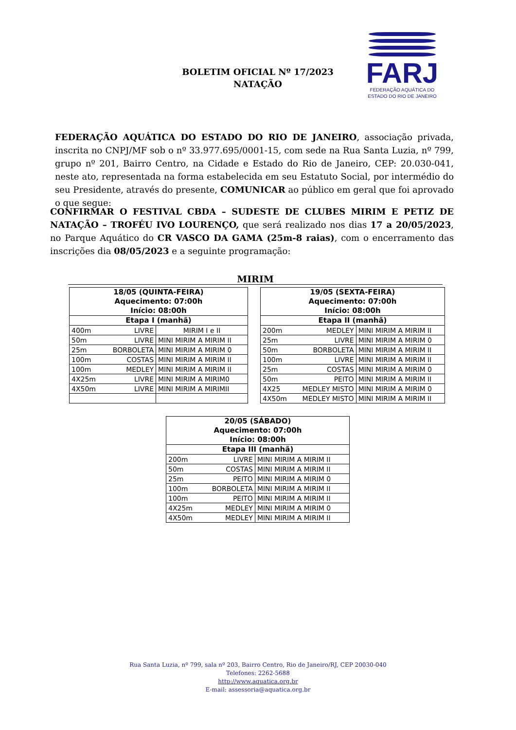BOLETIM OFICIAL Nº 17/2023
NATAÇÃO
FARJ
FEDERAÇÃO AQUÁTICA DO
ESTADO DO RIO DE JANEIRO
FEDERAÇÃO AQUÁTICA DO ESTADO DO RIO DE JANEIRO, associação privada, inscrita no CNPJ/MF sob o nº 33.977.695/0001-15, com sede na Rua Santa Luzia, nº 799, grupo nº 201, Bairro Centro, na Cidade e Estado do Rio de Janeiro, CEP: 20.030-041, neste ato, representada na forma estabelecida em seu Estatuto Social, por intermédio do seu Presidente, através do presente, COMUNICAR ao público em geral que foi aprovado o que segue:
CONFIRMAR O FESTIVAL CBDA – SUDESTE DE CLUBES MIRIM E PETIZ DE NATAÇÃO – TROFÉU IVO LOURENÇO, que será realizado nos dias 17 a 20/05/2023, no Parque Aquático do CR VASCO DA GAMA (25m-8 raias), com o encerramento das inscrições dia 08/05/2023 e a seguinte programação:
MIRIM
| 18/05 (QUINTA-FEIRA) Aquecimento: 07:00h Início: 08:00h | | |
| --- | --- | --- |
| Etapa I (manhã) | | |
| 400m | LIVRE | MIRIM I e II |
| 50m | LIVRE | MINI MIRIM A MIRIM II |
| 25m | BORBOLETA | MINI MIRIM A MIRIM 0 |
| 100m | COSTAS | MINI MIRIM A MIRIM II |
| 100m | MEDLEY | MINI MIRIM A MIRIM II |
| 4X25m | LIVRE | MINI MIRIM A MIRIM0 |
| 4X50m | LIVRE | MINI MIRIM A MIRIMII |
| 19/05 (SEXTA-FEIRA) Aquecimento: 07:00h Início: 08:00h | | |
| --- | --- | --- |
| Etapa II (manhã) | | |
| 200m | MEDLEY | MINI MIRIM A MIRIM II |
| 25m | LIVRE | MINI MIRIM A MIRIM 0 |
| 50m | BORBOLETA | MINI MIRIM A MIRIM II |
| 100m | LIVRE | MINI MIRIM A MIRIM II |
| 25m | COSTAS | MINI MIRIM A MIRIM 0 |
| 50m | PEITO | MINI MIRIM A MIRIM II |
| 4X25 | MEDLEY MISTO | MINI MIRIM A MIRIM 0 |
| 4X50m | MEDLEY MISTO | MINI MIRIM A MIRIM II |
| 20/05 (SÁBADO) Aquecimento: 07:00h Início: 08:00h | | |
| --- | --- | --- |
| Etapa III (manhã) | | |
| 200m | LIVRE | MINI MIRIM A MIRIM II |
| 50m | COSTAS | MINI MIRIM A MIRIM II |
| 25m | PEITO | MINI MIRIM A MIRIM 0 |
| 100m | BORBOLETA | MINI MIRIM A MIRIM II |
| 100m | PEITO | MINI MIRIM A MIRIM II |
| 4X25m | MEDLEY | MINI MIRIM A MIRIM 0 |
| 4X50m | MEDLEY | MINI MIRIM A MIRIM II |
Rua Santa Luzia, nº 799, sala nº 203, Bairro Centro, Rio de Janeiro/RJ, CEP 20030-040
Telefones: 2262-5688
http://www.aquatica.org.br
E-mail: assessoria@aquatica.org.br